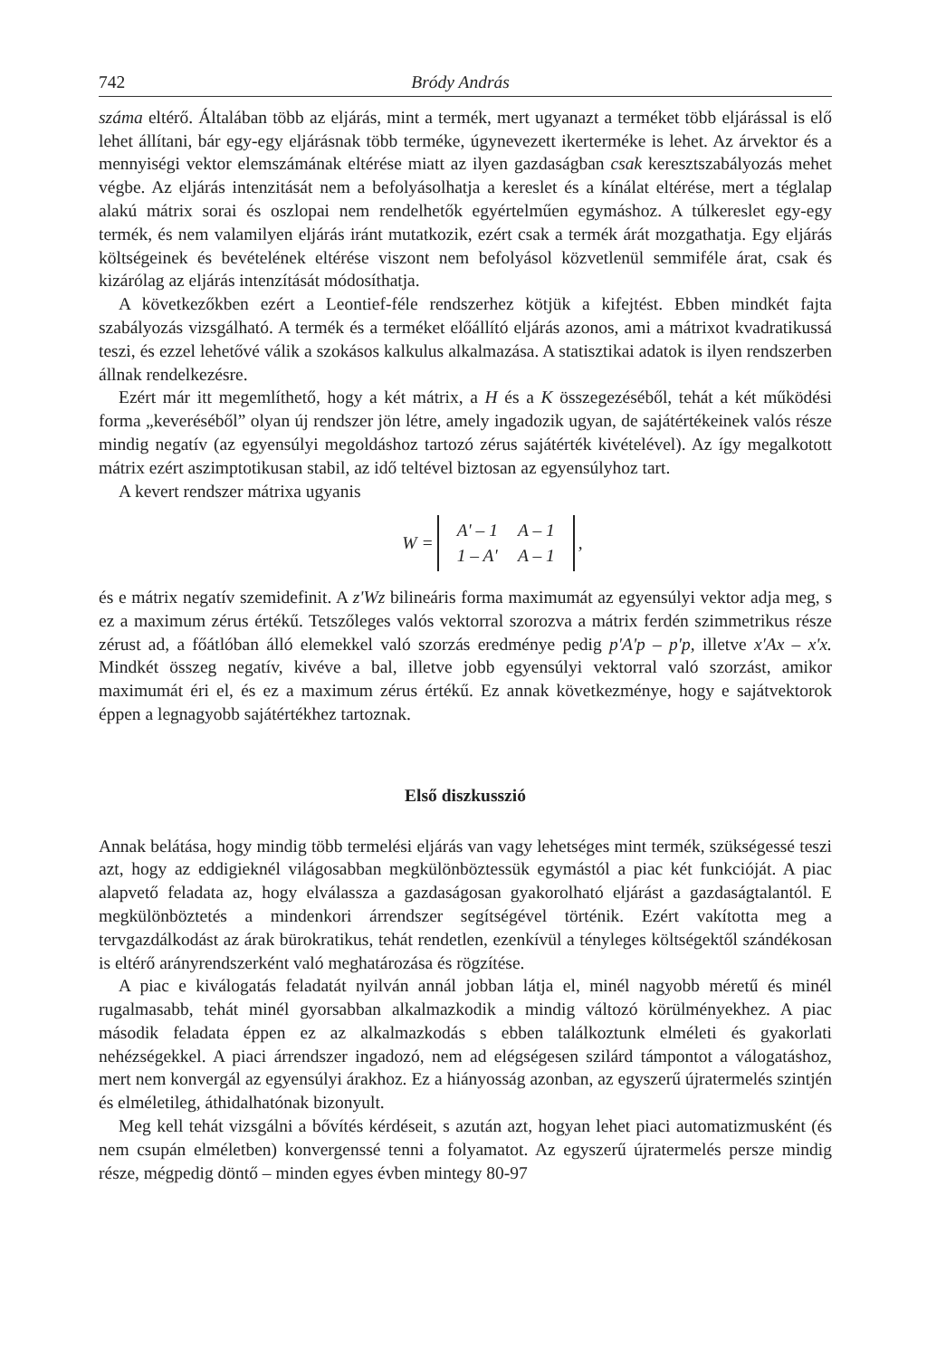742 Bródy András
száma eltérő. Általában több az eljárás, mint a termék, mert ugyanazt a terméket több eljárással is elő lehet állítani, bár egy-egy eljárásnak több terméke, úgynevezett ikerterméke is lehet. Az árvektor és a mennyiségi vektor elemszámának eltérése miatt az ilyen gazdaságban csak keresztszabályozás mehet végbe. Az eljárás intenzitását nem a befolyásolhatja a kereslet és a kínálat eltérése, mert a téglalap alakú mátrix sorai és oszlopai nem rendelhetők egyértelműen egymáshoz. A túlkereslet egy-egy termék, és nem valamilyen eljárás iránt mutatkozik, ezért csak a termék árát mozgathatja. Egy eljárás költségeinek és bevételének eltérése viszont nem befolyásol közvetlenül semmiféle árat, csak és kizárólag az eljárás intenzítását módosíthatja.
A következőkben ezért a Leontief-féle rendszerhez kötjük a kifejtést. Ebben mindkét fajta szabályozás vizsgálható. A termék és a terméket előállító eljárás azonos, ami a mátrixot kvadratikussá teszi, és ezzel lehetővé válik a szokásos kalkulus alkalmazása. A statisztikai adatok is ilyen rendszerben állnak rendelkezésre.
Ezért már itt megemlíthető, hogy a két mátrix, a H és a K összegezéséből, tehát a két működési forma „keveréséből” olyan új rendszer jön létre, amely ingadozik ugyan, de sajátértékeinek valós része mindig negatív (az egyensúlyi megoldáshoz tartozó zérus sajátérték kivételével). Az így megalkotott mátrix ezért aszimptotikusan stabil, az idő teltével biztosan az egyensúlyhoz tart.
A kevert rendszer mátrixa ugyanis
W =
| A' – 1 | A – 1 |
| 1 – A' | A – 1 |
,
és e mátrix negatív szemidefinit. A z'Wz bilineáris forma maximumát az egyensúlyi vektor adja meg, s ez a maximum zérus értékű. Tetszőleges valós vektorral szorozva a mátrix ferdén szimmetrikus része zérust ad, a főátlóban álló elemekkel való szorzás eredménye pedig p'A'p – p'p, illetve x'Ax – x'x. Mindkét összeg negatív, kivéve a bal, illetve jobb egyensúlyi vektorral való szorzást, amikor maximumát éri el, és ez a maximum zérus értékű. Ez annak következménye, hogy e sajátvektorok éppen a legnagyobb sajátértékhez tartoznak.
Első diszkusszió
Annak belátása, hogy mindig több termelési eljárás van vagy lehetséges mint termék, szükségessé teszi azt, hogy az eddigieknél világosabban megkülönböztessük egymástól a piac két funkcióját. A piac alapvető feladata az, hogy elválassza a gazdaságosan gyakorolható eljárást a gazdaságtalantól. E megkülönböztetés a mindenkori árrendszer segítségével történik. Ezért vakította meg a tervgazdálkodást az árak bürokratikus, tehát rendetlen, ezenkívül a tényleges költségektől szándékosan is eltérő arányrendszerként való meghatározása és rögzítése.
A piac e kiválogatás feladatát nyilván annál jobban látja el, minél nagyobb méretű és minél rugalmasabb, tehát minél gyorsabban alkalmazkodik a mindig változó körülményekhez. A piac második feladata éppen ez az alkalmazkodás s ebben találkoztunk elméleti és gyakorlati nehézségekkel. A piaci árrendszer ingadozó, nem ad elégségesen szilárd támpontot a válogatáshoz, mert nem konvergál az egyensúlyi árakhoz. Ez a hiányosság azonban, az egyszerű újratermelés szintjén és elméletileg, áthidalhatónak bizonyult.
Meg kell tehát vizsgálni a bővítés kérdéseit, s azután azt, hogyan lehet piaci automatizmusként (és nem csupán elméletben) konvergenssé tenni a folyamatot. Az egyszerű újratermelés persze mindig része, mégpedig döntő – minden egyes évben mintegy 80-97